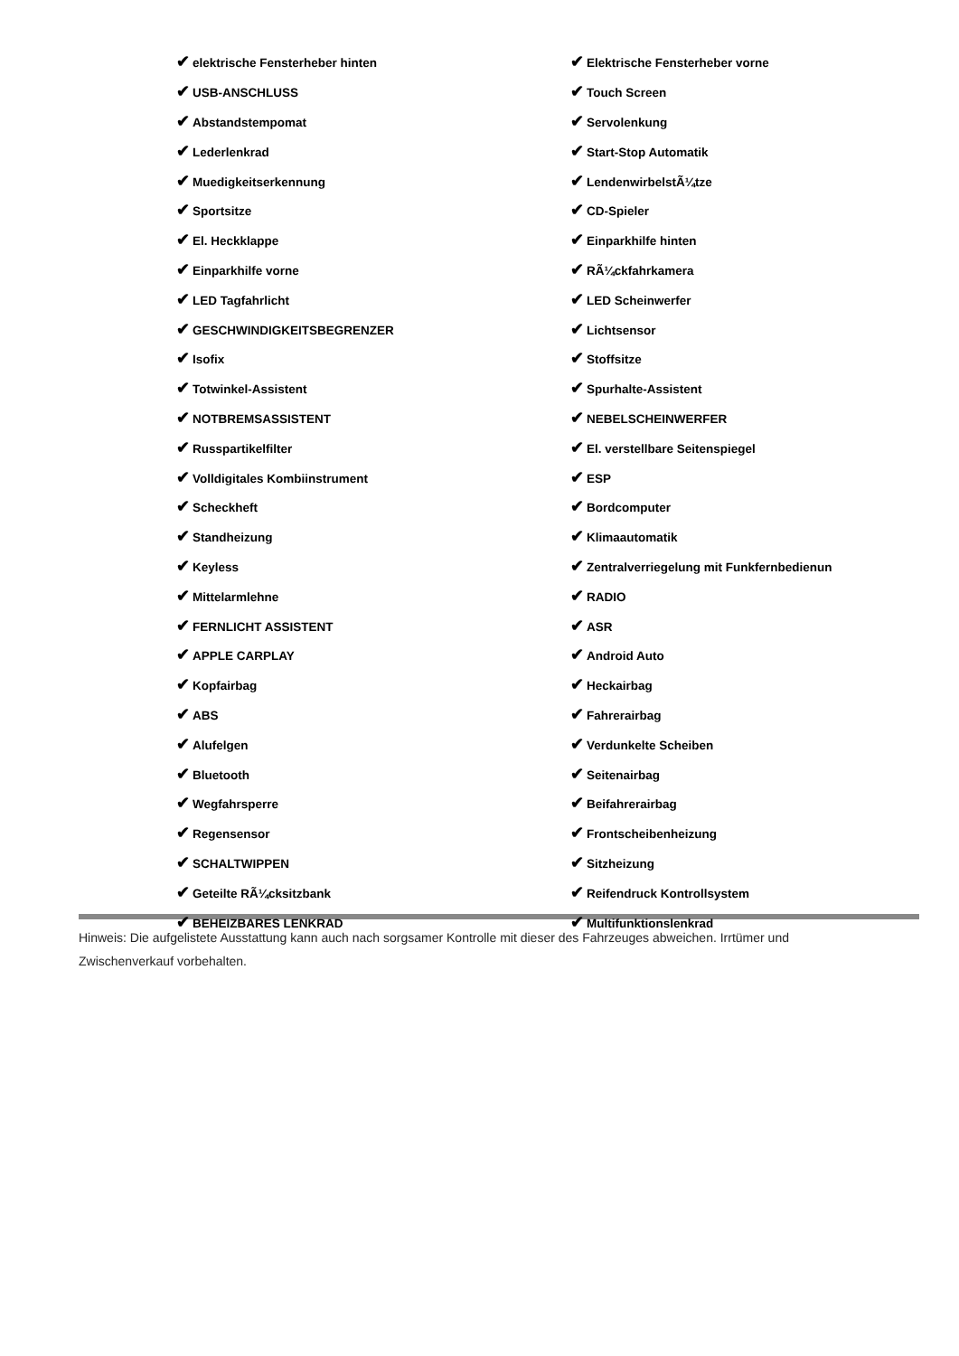| ✔ elektrische Fensterheber hinten | ✔ Elektrische Fensterheber vorne |
| ✔ USB-ANSCHLUSS | ✔ Touch Screen |
| ✔ Abstandstempomat | ✔ Servolenkung |
| ✔ Lederlenkrad | ✔ Start-Stop Automatik |
| ✔ Muedigkeitserkennung | ✔ LendenwirbelstÃ¼tze |
| ✔ Sportsitze | ✔ CD-Spieler |
| ✔ El. Heckklappe | ✔ Einparkhilfe hinten |
| ✔ Einparkhilfe vorne | ✔ RÃ¼ckfahrkamera |
| ✔ LED Tagfahrlicht | ✔ LED Scheinwerfer |
| ✔ GESCHWINDIGKEITSBEGRENZER | ✔ Lichtsensor |
| ✔ Isofix | ✔ Stoffsitze |
| ✔ Totwinkel-Assistent | ✔ Spurhalte-Assistent |
| ✔ NOTBREMSASSISTENT | ✔ NEBELSCHEINWERFER |
| ✔ Russpartikelfilter | ✔ El. verstellbare Seitenspiegel |
| ✔ Volldigitales Kombiinstrument | ✔ ESP |
| ✔ Scheckheft | ✔ Bordcomputer |
| ✔ Standheizung | ✔ Klimaautomatik |
| ✔ Keyless | ✔ Zentralverriegelung mit Funkfernbedienun |
| ✔ Mittelarmlehne | ✔ RADIO |
| ✔ FERNLICHT ASSISTENT | ✔ ASR |
| ✔ APPLE CARPLAY | ✔ Android Auto |
| ✔ Kopfairbag | ✔ Heckairbag |
| ✔ ABS | ✔ Fahrerairbag |
| ✔ Alufelgen | ✔ Verdunkelte Scheiben |
| ✔ Bluetooth | ✔ Seitenairbag |
| ✔ Wegfahrsperre | ✔ Beifahrerairbag |
| ✔ Regensensor | ✔ Frontscheibenheizung |
| ✔ SCHALTWIPPEN | ✔ Sitzheizung |
| ✔ Geteilte RÃ¼cksitzbank | ✔ Reifendruck Kontrollsystem |
| ✔ BEHEIZBARES LENKRAD | ✔ Multifunktionslenkrad |
Hinweis: Die aufgelistete Ausstattung kann auch nach sorgsamer Kontrolle mit dieser des Fahrzeuges abweichen. Irrtümer und Zwischenverkauf vorbehalten.